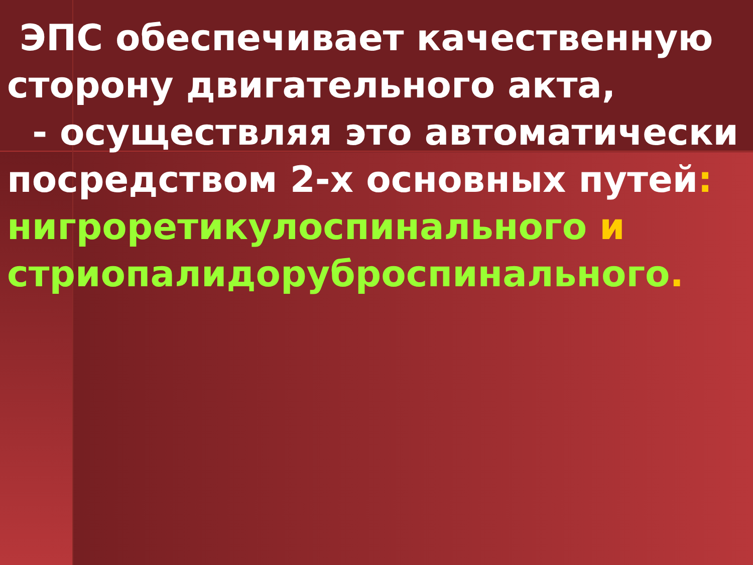ЭПС обеспечивает качественную сторону двигательного акта,
- осуществляя это автоматически посредством 2-х основных путей: нигроретикулоспинального и стриопалидорубро­спинального.